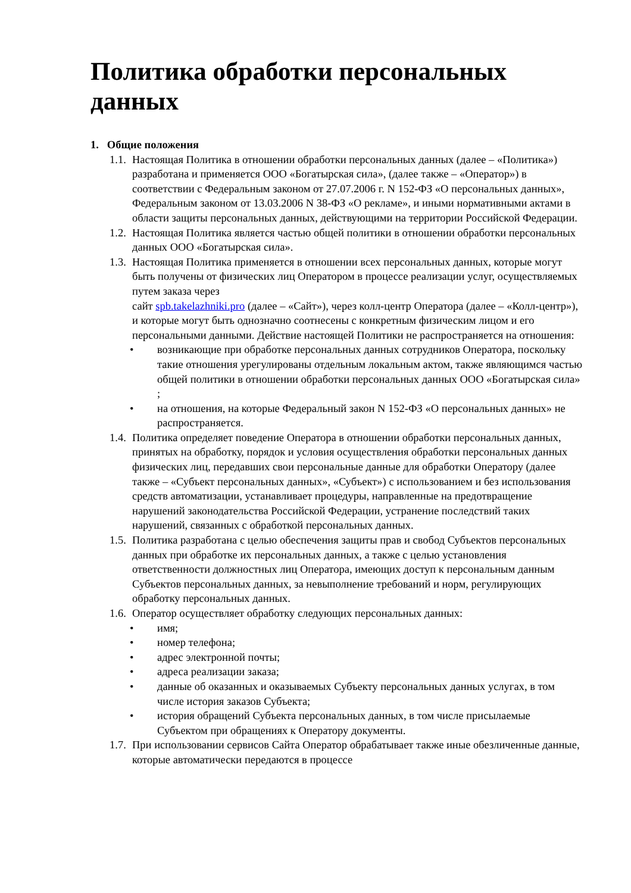Политика обработки персональных данных
1. Общие положения
1.1. Настоящая Политика в отношении обработки персональных данных (далее – «Политика») разработана и применяется ООО «Богатырская сила», (далее также – «Оператор») в соответствии с Федеральным законом от 27.07.2006 г. N 152-ФЗ «О персональных данных», Федеральным законом от 13.03.2006 N 38-ФЗ «О рекламе», и иными нормативными актами в области защиты персональных данных, действующими на территории Российской Федерации.
1.2. Настоящая Политика является частью общей политики в отношении обработки персональных данных ООО «Богатырская сила».
1.3. Настоящая Политика применяется в отношении всех персональных данных, которые могут быть получены от физических лиц Оператором в процессе реализации услуг, осуществляемых путем заказа через
сайт spb.takelazhniki.pro (далее – «Сайт»), через колл-центр Оператора (далее – «Колл-центр»), и которые могут быть однозначно соотнесены с конкретным физическим лицом и его персональными данными. Действие настоящей Политики не распространяется на отношения:
• возникающие при обработке персональных данных сотрудников Оператора, поскольку такие отношения урегулированы отдельным локальным актом, также являющимся частью общей политики в отношении обработки персональных данных ООО «Богатырская сила» ;
• на отношения, на которые Федеральный закон N 152-ФЗ «О персональных данных» не распространяется.
1.4. Политика определяет поведение Оператора в отношении обработки персональных данных, принятых на обработку, порядок и условия осуществления обработки персональных данных физических лиц, передавших свои персональные данные для обработки Оператору (далее также – «Субъект персональных данных», «Субъект») с использованием и без использования средств автоматизации, устанавливает процедуры, направленные на предотвращение нарушений законодательства Российской Федерации, устранение последствий таких нарушений, связанных с обработкой персональных данных.
1.5. Политика разработана с целью обеспечения защиты прав и свобод Субъектов персональных данных при обработке их персональных данных, а также с целью установления ответственности должностных лиц Оператора, имеющих доступ к персональным данным Субъектов персональных данных, за невыполнение требований и норм, регулирующих обработку персональных данных.
1.6. Оператор осуществляет обработку следующих персональных данных:
• имя;
• номер телефона;
• адрес электронной почты;
• адреса реализации заказа;
• данные об оказанных и оказываемых Субъекту персональных данных услугах, в том числе история заказов Субъекта;
• история обращений Субъекта персональных данных, в том числе присылаемые Субъектом при обращениях к Оператору документы.
1.7. При использовании сервисов Сайта Оператор обрабатывает также иные обезличенные данные, которые автоматически передаются в процессе